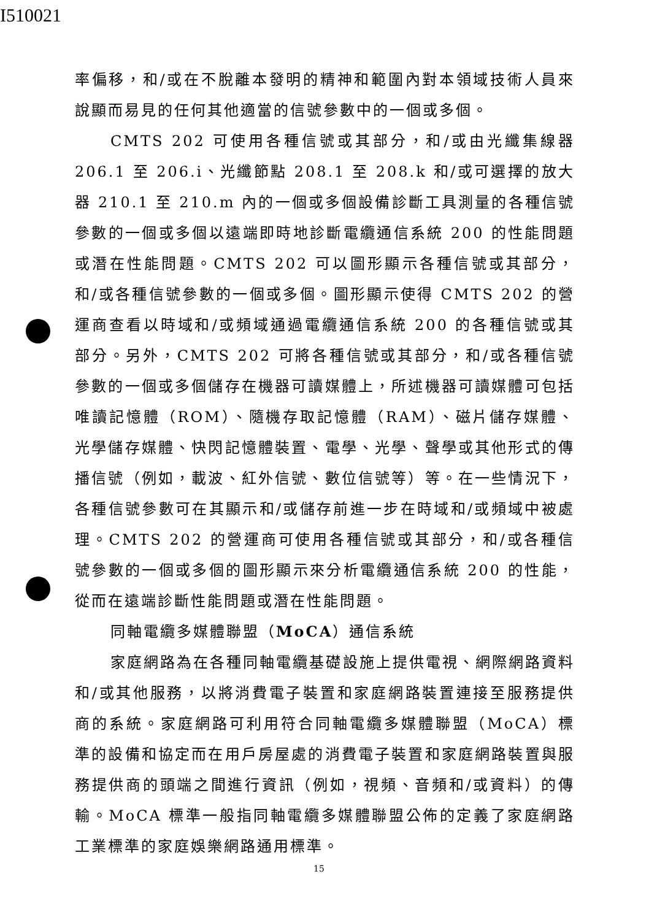I510021
率偏移，和/或在不脫離本發明的精神和範圍內對本領域技術人員來說顯而易見的任何其他適當的信號參數中的一個或多個。
CMTS 202 可使用各種信號或其部分，和/或由光纖集線器 206.1 至 206.i、光纖節點 208.1 至 208.k 和/或可選擇的放大器 210.1 至 210.m 內的一個或多個設備診斷工具測量的各種信號參數的一個或多個以遠端即時地診斷電纜通信系統 200 的性能問題或潛在性能問題。CMTS 202 可以圖形顯示各種信號或其部分，和/或各種信號參數的一個或多個。圖形顯示使得 CMTS 202 的營運商查看以時域和/或頻域通過電纜通信系統 200 的各種信號或其部分。另外，CMTS 202 可將各種信號或其部分，和/或各種信號參數的一個或多個儲存在機器可讀媒體上，所述機器可讀媒體可包括唯讀記憶體（ROM）、隨機存取記憶體（RAM）、磁片儲存媒體、光學儲存媒體、快閃記憶體裝置、電學、光學、聲學或其他形式的傳播信號（例如，載波、紅外信號、數位信號等）等。在一些情況下，各種信號參數可在其顯示和/或儲存前進一步在時域和/或頻域中被處理。CMTS 202 的營運商可使用各種信號或其部分，和/或各種信號參數的一個或多個的圖形顯示來分析電纜通信系統 200 的性能，從而在遠端診斷性能問題或潛在性能問題。
同軸電纜多媒體聯盟（MoCA）通信系統
家庭網路為在各種同軸電纜基礎設施上提供電視、網際網路資料和/或其他服務，以將消費電子裝置和家庭網路裝置連接至服務提供商的系統。家庭網路可利用符合同軸電纜多媒體聯盟（MoCA）標準的設備和協定而在用戶房屋處的消費電子裝置和家庭網路裝置與服務提供商的頭端之間進行資訊（例如，視頻、音頻和/或資料）的傳輸。MoCA 標準一般指同軸電纜多媒體聯盟公佈的定義了家庭網路工業標準的家庭娛樂網路通用標準。
15